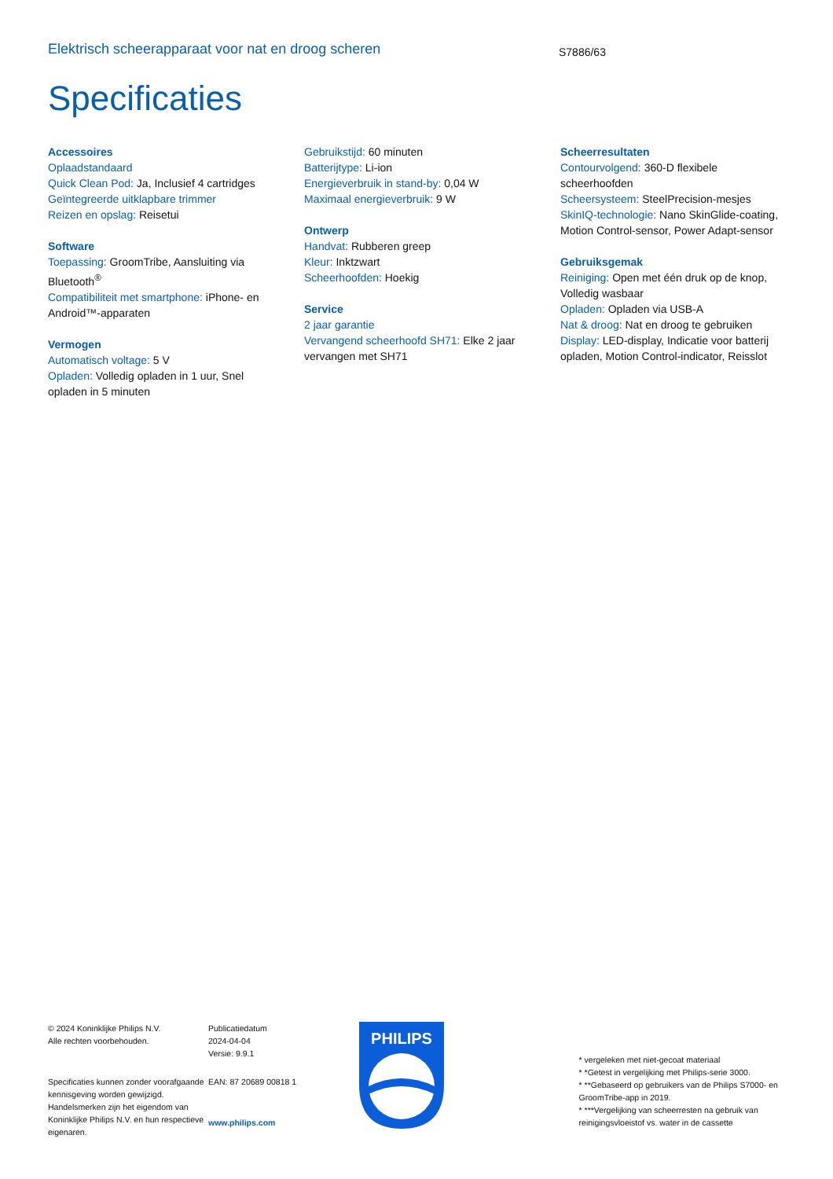Elektrisch scheerapparaat voor nat en droog scheren
S7886/63
Specificaties
Accessoires
Oplaadstandaard
Quick Clean Pod: Ja, Inclusief 4 cartridges
Geïntegreerde uitklapbare trimmer
Reizen en opslag: Reisetui
Software
Toepassing: GroomTribe, Aansluiting via Bluetooth<sup>®</sup>
Compatibiliteit met smartphone: iPhone- en Android™-apparaten
Vermogen
Automatisch voltage: 5 V
Opladen: Volledig opladen in 1 uur, Snel opladen in 5 minuten
Gebruikstijd: 60 minuten
Batterijtype: Li-ion
Energieverbruik in stand-by: 0,04 W
Maximaal energieverbruik: 9 W
Ontwerp
Handvat: Rubberen greep
Kleur: Inktzwart
Scheerhoofden: Hoekig
Service
2 jaar garantie
Vervangend scheerhoofd SH71: Elke 2 jaar vervangen met SH71
Scheerresultaten
Contourvolgend: 360-D flexibele scheerhoofden
Scheersysteem: SteelPrecision-mesjes
SkinIQ-technologie: Nano SkinGlide-coating, Motion Control-sensor, Power Adapt-sensor
Gebruiksgemak
Reiniging: Open met één druk op de knop, Volledig wasbaar
Opladen: Opladen via USB-A
Nat & droog: Nat en droog te gebruiken
Display: LED-display, Indicatie voor batterij opladen, Motion Control-indicator, Reisslot
© 2024 Koninklijke Philips N.V.
Alle rechten voorbehouden.
Specificaties kunnen zonder voorafgaande kennisgeving worden gewijzigd. Handelsmerken zijn het eigendom van Koninklijke Philips N.V. en hun respectieve eigenaren.
Publicatiedatum
2024-04-04
Versie: 9.9.1
EAN: 87 20689 00818 1
www.philips.com
PHILIPS
* vergeleken met niet-gecoat materiaal
* *Getest in vergelijking met Philips-serie 3000.
* **Gebaseerd op gebruikers van de Philips S7000- en GroomTribe-app in 2019.
* ***Vergelijking van scheerresten na gebruik van reinigingsvloeistof vs. water in de cassette